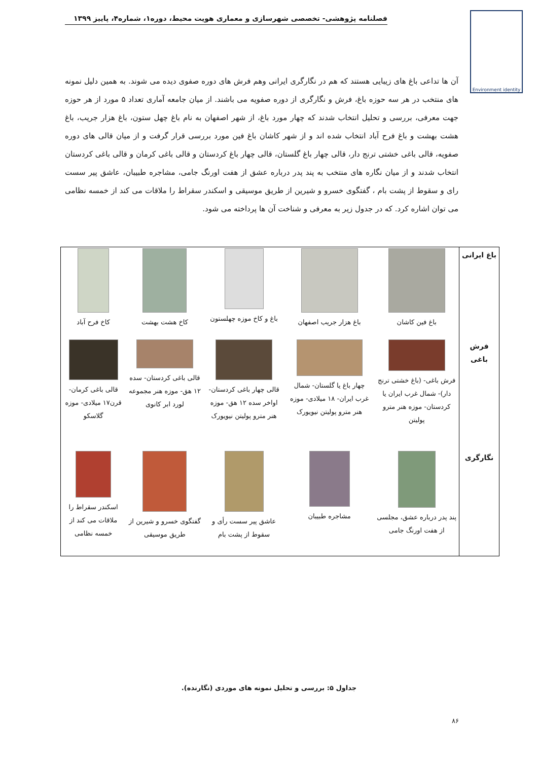فصلنامه پژوهشی- تخصصی شهرسازی و معماری هویت محیط، دوره۱، شماره۴، پاییز ۱۳۹۹
Environment identity
آن ها تداعی باغ های زیبایی هستند که هم در نگارگری ایرانی وهم فرش های دوره صفوی دیده می شوند. به همین دلیل نمونه های منتخب در هر سه حوزه باغ، فرش و نگارگری از دوره صفویه می باشند. از میان جامعه آماری تعداد ۵ مورد از هر حوزه جهت معرفی، بررسی و تحلیل انتخاب شدند که چهار مورد باغ، از شهر اصفهان به نام باغ چهل ستون، باغ هزار جریب، باغ هشت بهشت و باغ فرح آباد انتخاب شده اند و از شهر کاشان باغ فین مورد بررسی قرار گرفت و از میان قالی های دوره صفویه، قالی باغی خشتی ترنج دار، قالی چهار باغ گلستان، قالی چهار باغ کردستان و قالی باغی کرمان و قالی باغی کردستان انتخاب شدند و از میان نگاره های منتخب به پند پدر درباره عشق از هفت اورنگ جامی، مشاجره طبیبان، عاشق پیر سست رای و سقوط از پشت بام ، گفتگوی خسرو و شیرین از طریق موسیقی و اسکندر سقراط را ملاقات می کند از خمسه نظامی می توان اشاره کرد. که در جدول زیر به معرفی و شناخت آن ها پرداخته می شود.
| باغ ایرانی | باغ فین کاشان | باغ هزار جریب اصفهان | باغ و کاخ موزه چهلستون | کاخ هشت بهشت | کاخ فرح آباد |
| فرش باغی | فرش باغی- (باغ خشتی ترنج دار)- شمال غرب ایران یا کردستان- موزه هنر مترو پولیتن | چهار باغ یا گلستان- شمال غرب ایران- ۱۸ میلادی- موزه هنر مترو پولیتن نیویورک | قالی چهار باغی کردستان- اواخر سده ۱۲ هق- موزه هنر مترو پولیتن نیویورک | قالی باغی کردستان- سده ۱۲ هق- موزه هنر مجموعه لورد ابر کانوی | قالی باغی کرمان- قرن۱۷ میلادی- موزه گلاسکو |
| نگارگری | پند پدر درباره عشق، مجلسی از هفت اورنگ جامی | مشاجره طبیبان | عاشق پیر سست رأی و سقوط از پشت بام | گفتگوی خسرو و شیرین از طریق موسیقی | اسکندر سقراط را ملاقات می کند از خمسه نظامی |
جداول ۵: بررسی و تحلیل نمونه های موردی (نگارنده).
۸۶